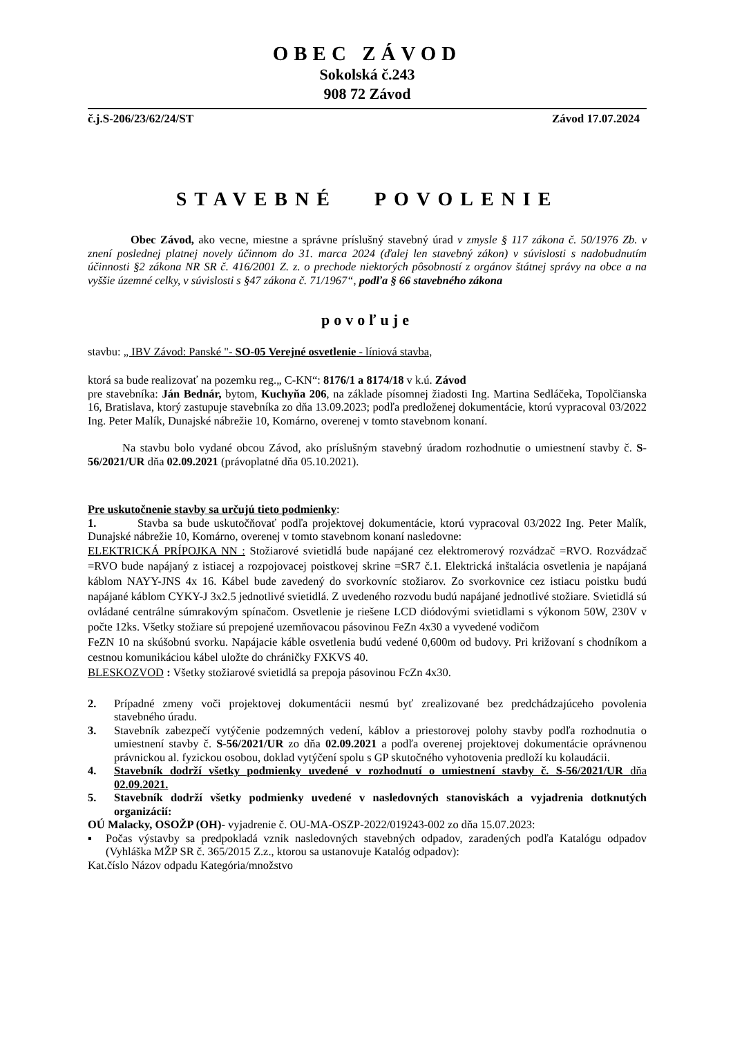OBEC ZÁVOD
Sokolská č.243
908 72 Závod
č.j.S-206/23/62/24/ST Závod 17.07.2024
STAVEBNÉ POVOLENIE
Obec Závod, ako vecne, miestne a správne príslušný stavebný úrad v zmysle § 117 zákona č. 50/1976 Zb. v znení poslednej platnej novely účinnom do 31. marca 2024 (ďalej len stavebný zákon) v súvislosti s nadobudnutím účinnosti §2 zákona NR SR č. 416/2001 Z. z. o prechode niektorých pôsobností z orgánov štátnej správy na obce a na vyššie územné celky, v súvislosti s §47 zákona č. 71/1967“, podľa § 66 stavebného zákona
povoľuje
stavbu: „ IBV Závod: Panské "- SO-05 Verejné osvetlenie - líniová stavba,
ktorá sa bude realizovať na pozemku reg.„ C-KN“: 8176/1 a 8174/18 v k.ú. Závod
pre stavebníka: Ján Bednár, bytom, Kuchyňa 206, na základe písomnej žiadosti Ing. Martina Sedláčeka, Topolčianska 16, Bratislava, ktorý zastupuje stavebníka zo dňa 13.09.2023; podľa predloženej dokumentácie, ktorú vypracoval 03/2022 Ing. Peter Malík, Dunajské nábrežie 10, Komárno, overenej v tomto stavebnom konaní.
Na stavbu bolo vydané obcou Závod, ako príslušným stavebný úradom rozhodnutie o umiestnení stavby č. S-56/2021/UR dňa 02.09.2021 (právoplatné dňa 05.10.2021).
Pre uskutočnenie stavby sa určujú tieto podmienky:
1. Stavba sa bude uskutočňovať podľa projektovej dokumentácie, ktorú vypracoval 03/2022 Ing. Peter Malík, Dunajské nábrežie 10, Komárno, overenej v tomto stavebnom konaní nasledovne:
ELEKTRICKÁ PRÍPOJKA NN : Stožiarové svietidlá bude napájané cez elektromerový rozvádzač =RVO. Rozvádzač =RVO bude napájaný z istiacej a rozpojovacej poistkovej skrine =SR7 č.1. Elektrická inštalácia osvetlenia je napájaná káblom NAYY-JNS 4x 16. Kábel bude zavedený do svorkovníc stožiarov. Zo svorkovnice cez istiacu poistku budú napájané káblom CYKY-J 3x2.5 jednotlivé svietidlá. Z uvedeného rozvodu budú napájané jednotlivé stožiare. Svietidlá sú ovládané centrálne súmrakovým spínačom. Osvetlenie je riešene LCD diódovými svietidlami s výkonom 50W, 230V v počte 12ks. Všetky stožiare sú prepojené uzemňovacou pásovinou FeZn 4x30 a vyvedené vodičom
FeZN 10 na skúšobnú svorku. Napájacie káble osvetlenia budú vedené 0,600m od budovy. Pri križovaní s chodníkom a cestnou komunikáciou kábel uložte do chráničky FXKVS 40.
BLESKOZVOD : Všetky stožiarové svietidlá sa prepoja pásovinou FcZn 4x30.
2. Prípadné zmeny voči projektovej dokumentácii nesmú byť zrealizované bez predchádzajúceho povolenia stavebného úradu.
3. Stavebník zabezpečí vytýčenie podzemných vedení, káblov a priestorovej polohy stavby podľa rozhodnutia o umiestnení stavby č. S-56/2021/UR zo dňa 02.09.2021 a podľa overenej projektovej dokumentácie oprávnenou právnickou al. fyzickou osobou, doklad vytýčení spolu s GP skutočného vyhotovenia predloží ku kolaudácii.
4. Stavebník dodrží všetky podmienky uvedené v rozhodnutí o umiestnení stavby č. S-56/2021/UR dňa 02.09.2021.
5. Stavebník dodrží všetky podmienky uvedené v nasledovných stanoviskách a vyjadrenia dotknutých organizácií:
OÚ Malacky, OSOŽP (OH)- vyjadrenie č. OU-MA-OSZP-2022/019243-002 zo dňa 15.07.2023:
▪ Počas výstavby sa predpokladá vznik nasledovných stavebných odpadov, zaradených podľa Katalógu odpadov (Vyhláška MŽP SR č. 365/2015 Z.z., ktorou sa ustanovuje Katalóg odpadov):
Kat.číslo Názov odpadu Kategória/množstvo